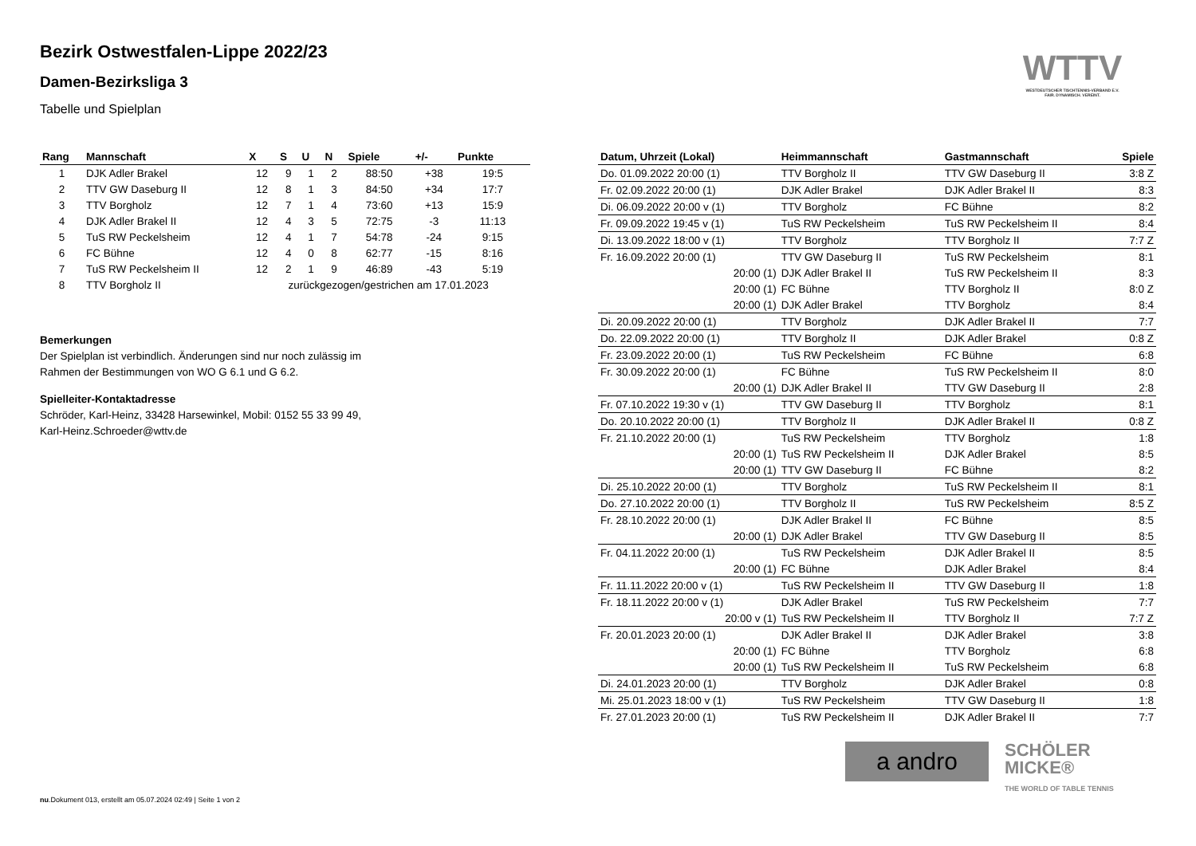Bezirk Ostwestfalen-Lippe 2022/23
Damen-Bezirksliga 3
Tabelle und Spielplan
WTTV
WESTDEUTSCHER TISCHTENNIS-VERBAND E.V.
FAIR. DYNAMISCH. VEREINT.
| Rang | Mannschaft | X | S | U | N | Spiele | +/- | Punkte |
| --- | --- | --- | --- | --- | --- | --- | --- | --- |
| 1 | DJK Adler Brakel | 12 | 9 | 1 | 2 | 88:50 | +38 | 19:5 |
| 2 | TTV GW Daseburg II | 12 | 8 | 1 | 3 | 84:50 | +34 | 17:7 |
| 3 | TTV Borgholz | 12 | 7 | 1 | 4 | 73:60 | +13 | 15:9 |
| 4 | DJK Adler Brakel II | 12 | 4 | 3 | 5 | 72:75 | -3 | 11:13 |
| 5 | TuS RW Peckelsheim | 12 | 4 | 1 | 7 | 54:78 | -24 | 9:15 |
| 6 | FC Bühne | 12 | 4 | 0 | 8 | 62:77 | -15 | 8:16 |
| 7 | TuS RW Peckelsheim II | 12 | 2 | 1 | 9 | 46:89 | -43 | 5:19 |
| 8 | TTV Borgholz II | zurückgezogen/gestrichen am 17.01.2023 | | | | | | |
Bemerkungen
Der Spielplan ist verbindlich. Änderungen sind nur noch zulässig im
Rahmen der Bestimmungen von WO G 6.1 und G 6.2.
Spielleiter-Kontaktadresse
Schröder, Karl-Heinz, 33428 Harsewinkel, Mobil: 0152 55 33 99 49,
Karl-Heinz.Schroeder@wttv.de
| Datum, Uhrzeit (Lokal) | Heimmannschaft | Gastmannschaft | Spiele |
| --- | --- | --- | --- |
| Do. 01.09.2022 20:00 (1) | TTV Borgholz II | TTV GW Daseburg II | 3:8 Z |
| Fr. 02.09.2022 20:00 (1) | DJK Adler Brakel | DJK Adler Brakel II | 8:3 |
| Di. 06.09.2022 20:00 v (1) | TTV Borgholz | FC Bühne | 8:2 |
| Fr. 09.09.2022 19:45 v (1) | TuS RW Peckelsheim | TuS RW Peckelsheim II | 8:4 |
| Di. 13.09.2022 18:00 v (1) | TTV Borgholz | TTV Borgholz II | 7:7 Z |
| Fr. 16.09.2022 20:00 (1) | TTV GW Daseburg II | TuS RW Peckelsheim | 8:1 |
| 20:00 (1) | DJK Adler Brakel II | TuS RW Peckelsheim II | 8:3 |
| 20:00 (1) | FC Bühne | TTV Borgholz II | 8:0 Z |
| 20:00 (1) | DJK Adler Brakel | TTV Borgholz | 8:4 |
| Di. 20.09.2022 20:00 (1) | TTV Borgholz | DJK Adler Brakel II | 7:7 |
| Do. 22.09.2022 20:00 (1) | TTV Borgholz II | DJK Adler Brakel | 0:8 Z |
| Fr. 23.09.2022 20:00 (1) | TuS RW Peckelsheim | FC Bühne | 6:8 |
| Fr. 30.09.2022 20:00 (1) | FC Bühne | TuS RW Peckelsheim II | 8:0 |
| 20:00 (1) | DJK Adler Brakel II | TTV GW Daseburg II | 2:8 |
| Fr. 07.10.2022 19:30 v (1) | TTV GW Daseburg II | TTV Borgholz | 8:1 |
| Do. 20.10.2022 20:00 (1) | TTV Borgholz II | DJK Adler Brakel II | 0:8 Z |
| Fr. 21.10.2022 20:00 (1) | TuS RW Peckelsheim | TTV Borgholz | 1:8 |
| 20:00 (1) | TuS RW Peckelsheim II | DJK Adler Brakel | 8:5 |
| 20:00 (1) | TTV GW Daseburg II | FC Bühne | 8:2 |
| Di. 25.10.2022 20:00 (1) | TTV Borgholz | TuS RW Peckelsheim II | 8:1 |
| Do. 27.10.2022 20:00 (1) | TTV Borgholz II | TuS RW Peckelsheim | 8:5 Z |
| Fr. 28.10.2022 20:00 (1) | DJK Adler Brakel II | FC Bühne | 8:5 |
| 20:00 (1) | DJK Adler Brakel | TTV GW Daseburg II | 8:5 |
| Fr. 04.11.2022 20:00 (1) | TuS RW Peckelsheim | DJK Adler Brakel II | 8:5 |
| 20:00 (1) | FC Bühne | DJK Adler Brakel | 8:4 |
| Fr. 11.11.2022 20:00 v (1) | TuS RW Peckelsheim II | TTV GW Daseburg II | 1:8 |
| Fr. 18.11.2022 20:00 v (1) | DJK Adler Brakel | TuS RW Peckelsheim | 7:7 |
| 20:00 v (1) | TuS RW Peckelsheim II | TTV Borgholz II | 7:7 Z |
| Fr. 20.01.2023 20:00 (1) | DJK Adler Brakel II | DJK Adler Brakel | 3:8 |
| 20:00 (1) | FC Bühne | TTV Borgholz | 6:8 |
| 20:00 (1) | TuS RW Peckelsheim II | TuS RW Peckelsheim | 6:8 |
| Di. 24.01.2023 20:00 (1) | TTV Borgholz | DJK Adler Brakel | 0:8 |
| Mi. 25.01.2023 18:00 v (1) | TuS RW Peckelsheim | TTV GW Daseburg II | 1:8 |
| Fr. 27.01.2023 20:00 (1) | TuS RW Peckelsheim II | DJK Adler Brakel II | 7:7 |
a andro
SCHÖLER
MICKE®
THE WORLD OF TABLE TENNIS
nu.Dokument 013, erstellt am 05.07.2024 02:49 | Seite 1 von 2